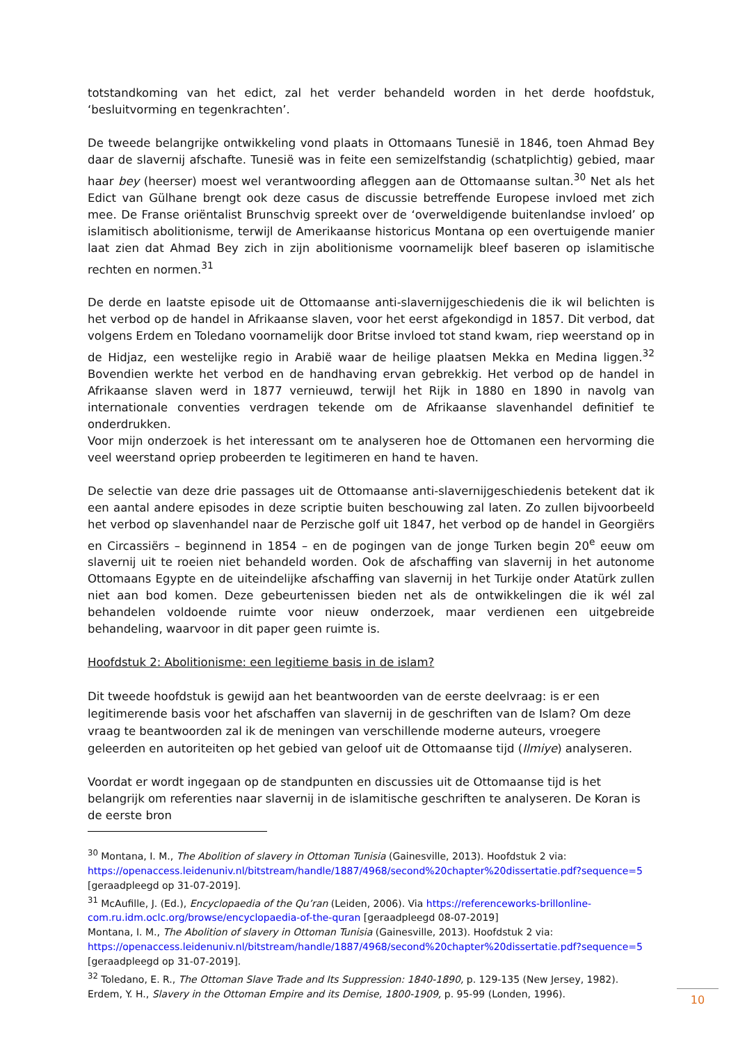totstandkoming van het edict, zal het verder behandeld worden in het derde hoofdstuk, ‘besluitvorming en tegenkrachten’.
De tweede belangrijke ontwikkeling vond plaats in Ottomaans Tunesië in 1846, toen Ahmad Bey daar de slavernij afschafte. Tunesië was in feite een semizelfstandig (schatplichtig) gebied, maar haar bey (heerser) moest wel verantwoording afleggen aan de Ottomaanse sultan.<sup>30</sup> Net als het Edict van Gülhane brengt ook deze casus de discussie betreffende Europese invloed met zich mee. De Franse oriëntalist Brunschvig spreekt over de ‘overweldigende buitenlandse invloed’ op islamitisch abolitionisme, terwijl de Amerikaanse historicus Montana op een overtuigende manier laat zien dat Ahmad Bey zich in zijn abolitionisme voornamelijk bleef baseren op islamitische rechten en normen.<sup>31</sup>
De derde en laatste episode uit de Ottomaanse anti-slavernijgeschiedenis die ik wil belichten is het verbod op de handel in Afrikaanse slaven, voor het eerst afgekondigd in 1857. Dit verbod, dat volgens Erdem en Toledano voornamelijk door Britse invloed tot stand kwam, riep weerstand op in de Hidjaz, een westelijke regio in Arabië waar de heilige plaatsen Mekka en Medina liggen.<sup>32</sup> Bovendien werkte het verbod en de handhaving ervan gebrekkig. Het verbod op de handel in Afrikaanse slaven werd in 1877 vernieuwd, terwijl het Rijk in 1880 en 1890 in navolg van internationale conventies verdragen tekende om de Afrikaanse slavenhandel definitief te onderdrukken.
Voor mijn onderzoek is het interessant om te analyseren hoe de Ottomanen een hervorming die veel weerstand opriep probeerden te legitimeren en hand te haven.
De selectie van deze drie passages uit de Ottomaanse anti-slavernijgeschiedenis betekent dat ik een aantal andere episodes in deze scriptie buiten beschouwing zal laten. Zo zullen bijvoorbeeld het verbod op slavenhandel naar de Perzische golf uit 1847, het verbod op de handel in Georgiërs en Circassiërs – beginnend in 1854 – en de pogingen van de jonge Turken begin 20<sup>e</sup> eeuw om slavernij uit te roeien niet behandeld worden. Ook de afschaffing van slavernij in het autonome Ottomaans Egypte en de uiteindelijke afschaffing van slavernij in het Turkije onder Atatürk zullen niet aan bod komen. Deze gebeurtenissen bieden net als de ontwikkelingen die ik wél zal behandelen voldoende ruimte voor nieuw onderzoek, maar verdienen een uitgebreide behandeling, waarvoor in dit paper geen ruimte is.
Hoofdstuk 2: Abolitionisme: een legitieme basis in de islam?
Dit tweede hoofdstuk is gewijd aan het beantwoorden van de eerste deelvraag: is er een legitimerende basis voor het afschaffen van slavernij in de geschriften van de Islam? Om deze vraag te beantwoorden zal ik de meningen van verschillende moderne auteurs, vroegere geleerden en autoriteiten op het gebied van geloof uit de Ottomaanse tijd (Ilmiye) analyseren.
Voordat er wordt ingegaan op de standpunten en discussies uit de Ottomaanse tijd is het belangrijk om referenties naar slavernij in de islamitische geschriften te analyseren. De Koran is de eerste bron
<sup>30</sup> Montana, I. M., The Abolition of slavery in Ottoman Tunisia (Gainesville, 2013). Hoofdstuk 2 via: https://openaccess.leidenuniv.nl/bitstream/handle/1887/4968/second%20chapter%20dissertatie.pdf?sequence=5 [geraadpleegd op 31-07-2019].
<sup>31</sup> McAufille, J. (Ed.), Encyclopaedia of the Qu’ran (Leiden, 2006). Via https://referenceworks-brillonline-com.ru.idm.oclc.org/browse/encyclopaedia-of-the-quran [geraadpleegd 08-07-2019]
Montana, I. M., The Abolition of slavery in Ottoman Tunisia (Gainesville, 2013). Hoofdstuk 2 via: https://openaccess.leidenuniv.nl/bitstream/handle/1887/4968/second%20chapter%20dissertatie.pdf?sequence=5 [geraadpleegd op 31-07-2019].
<sup>32</sup> Toledano, E. R., The Ottoman Slave Trade and Its Suppression: 1840-1890, p. 129-135 (New Jersey, 1982).
Erdem, Y. H., Slavery in the Ottoman Empire and its Demise, 1800-1909, p. 95-99 (Londen, 1996).
10